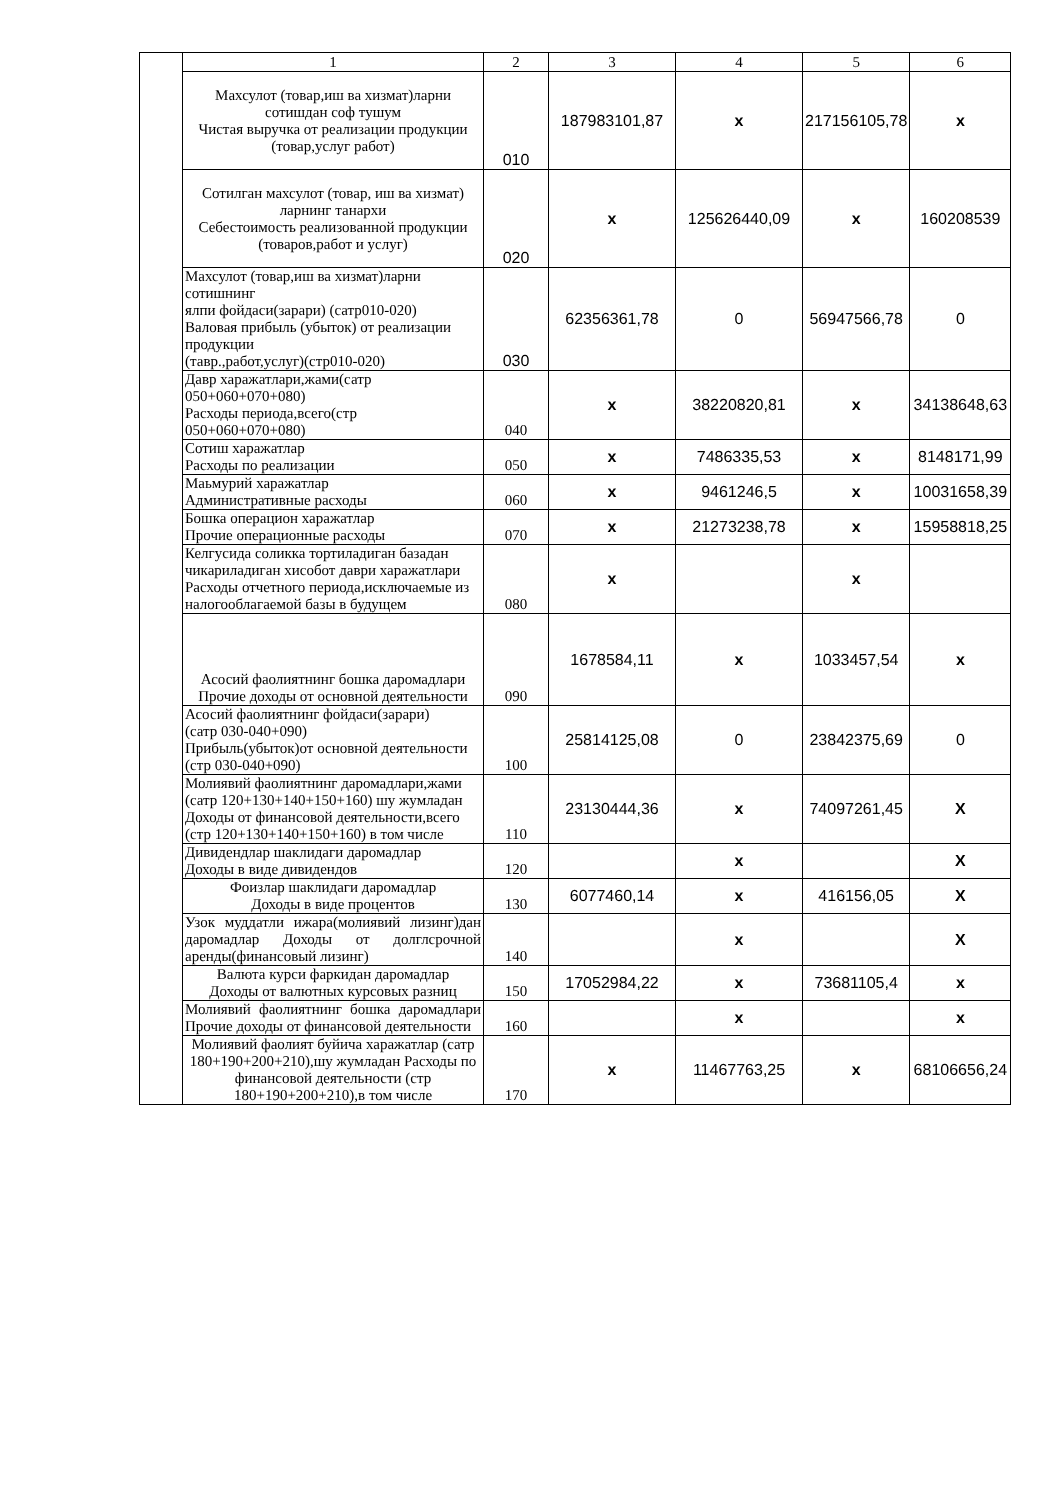| | 1 | 2 | 3 | 4 | 5 | 6 |
| | Махсулот (товар,иш ва хизмат)ларни сотишдан соф тушум Чистая выручка от реализации продукции (товар,услуг работ) | 010 | 187983101,87 | x | 217156105,78 | x |
| | Сотилган махсулот (товар, иш ва хизмат) ларнинг танархи Себестоимость реализованной продукции (товаров,работ и услуг) | 020 | x | 125626440,09 | x | 160208539 |
| | Махсулот (товар,иш ва хизмат)ларни сотишнинг ялпи фойдаси(зарари) (сатр010-020) Валовая прибыль (убыток) от реализации продукции (тавр.,работ,услуг)(стр010-020) | 030 | 62356361,78 | 0 | 56947566,78 | 0 |
| | Давр харажатлари,жами(сатр 050+060+070+080) Расходы периода,всего(стр 050+060+070+080) | 040 | x | 38220820,81 | x | 34138648,63 |
| | Сотиш харажатлар Расходы по реализации | 050 | x | 7486335,53 | x | 8148171,99 |
| | Маьмурий харажатлар Административные расходы | 060 | x | 9461246,5 | x | 10031658,39 |
| | Бошка операцион харажатлар Прочие операционные расходы | 070 | x | 21273238,78 | x | 15958818,25 |
| | Келгусида соликка тортиладиган базадан чикариладиган хисобот даври харажатлари Расходы отчетного периода,исключаемые из налогооблагаемой базы в будущем | 080 | x | | x | |
| | Асосий фаолиятнинг бошка даромадлари Прочие доходы от основной деятельности | 090 | 1678584,11 | x | 1033457,54 | x |
| | Асосий фаолиятнинг фойдаси(зарари) (сатр 030-040+090) Прибыль(убыток)от основной деятельности (стр 030-040+090) | 100 | 25814125,08 | 0 | 23842375,69 | 0 |
| | Молиявий фаолиятнинг даромадлари,жами (сатр 120+130+140+150+160) шу жумладан Доходы от финансовой деятельности,всего (стр 120+130+140+150+160) в том числе | 110 | 23130444,36 | x | 74097261,45 | X |
| | Дивидендлар шаклидаги даромадлар Доходы в виде дивидендов | 120 | | x | | X |
| | Фоизлар шаклидаги даромадлар Доходы в виде процентов | 130 | 6077460,14 | x | 416156,05 | X |
| | Узок муддатли ижара(молиявий лизинг)дан даромадлар Доходы от долглсрочной аренды(финансовый лизинг) | 140 | | x | | X |
| | Валюта курси фаркидан даромадлар Доходы от валютных курсовых разниц | 150 | 17052984,22 | x | 73681105,4 | x |
| | Молиявий фаолиятнинг бошка даромадлари Прочие доходы от финансовой деятельности | 160 | | x | | x |
| | Молиявий фаолият буйича харажатлар (сатр 180+190+200+210),шу жумладан Расходы по финансовой деятельности (стр 180+190+200+210),в том числе | 170 | x | 11467763,25 | x | 68106656,24 |